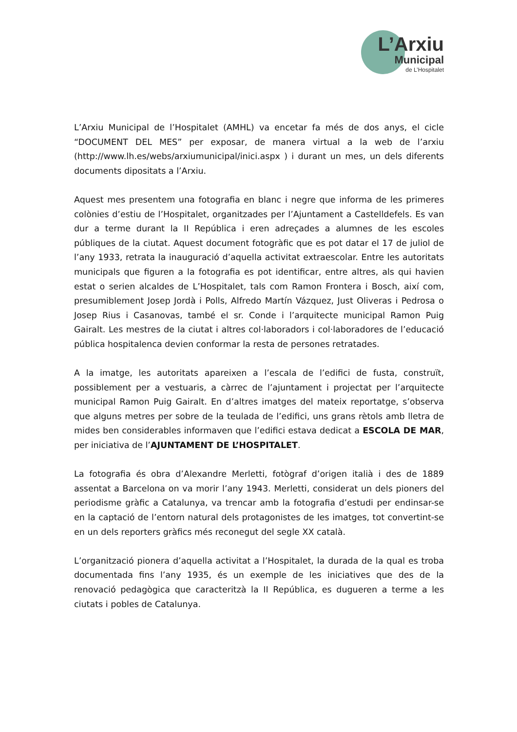L’Arxiu
Municipal
de L’Hospitalet
L’Arxiu Municipal de l’Hospitalet (AMHL) va encetar fa més de dos anys, el cicle “DOCUMENT DEL MES” per exposar, de manera virtual a la web de l’arxiu (http://www.lh.es/webs/arxiumunicipal/inici.aspx ) i durant un mes, un dels diferents documents dipositats a l’Arxiu.
Aquest mes presentem una fotografia en blanc i negre que informa de les primeres colònies d’estiu de l’Hospitalet, organitzades per l’Ajuntament a Castelldefels. Es van dur a terme durant la II República i eren adreçades a alumnes de les escoles públiques de la ciutat. Aquest document fotogràfic que es pot datar el 17 de juliol de l’any 1933, retrata la inauguració d’aquella activitat extraescolar. Entre les autoritats municipals que figuren a la fotografia es pot identificar, entre altres, als qui havien estat o serien alcaldes de L’Hospitalet, tals com Ramon Frontera i Bosch, així com, presumiblement Josep Jordà i Polls, Alfredo Martín Vázquez, Just Oliveras i Pedrosa o Josep Rius i Casanovas, també el sr. Conde i l’arquitecte municipal Ramon Puig Gairalt. Les mestres de la ciutat i altres col·laboradors i col·laboradores de l’educació pública hospitalenca devien conformar la resta de persones retratades.
A la imatge, les autoritats apareixen a l’escala de l’edifici de fusta, construït, possiblement per a vestuaris, a càrrec de l’ajuntament i projectat per l’arquitecte municipal Ramon Puig Gairalt. En d’altres imatges del mateix reportatge, s’observa que alguns metres per sobre de la teulada de l’edifici, uns grans rètols amb lletra de mides ben considerables informaven que l’edifici estava dedicat a ESCOLA DE MAR, per iniciativa de l’AJUNTAMENT DE L’HOSPITALET.
La fotografia és obra d’Alexandre Merletti, fotògraf d’origen italià i des de 1889 assentat a Barcelona on va morir l’any 1943. Merletti, considerat un dels pioners del periodisme gràfic a Catalunya, va trencar amb la fotografia d’estudi per endinsar-se en la captació de l’entorn natural dels protagonistes de les imatges, tot convertint-se en un dels reporters gràfics més reconegut del segle XX català.
L’organització pionera d’aquella activitat a l’Hospitalet, la durada de la qual es troba documentada fins l’any 1935, és un exemple de les iniciatives que des de la renovació pedagògica que caracteritzà la II República, es dugueren a terme a les ciutats i pobles de Catalunya.